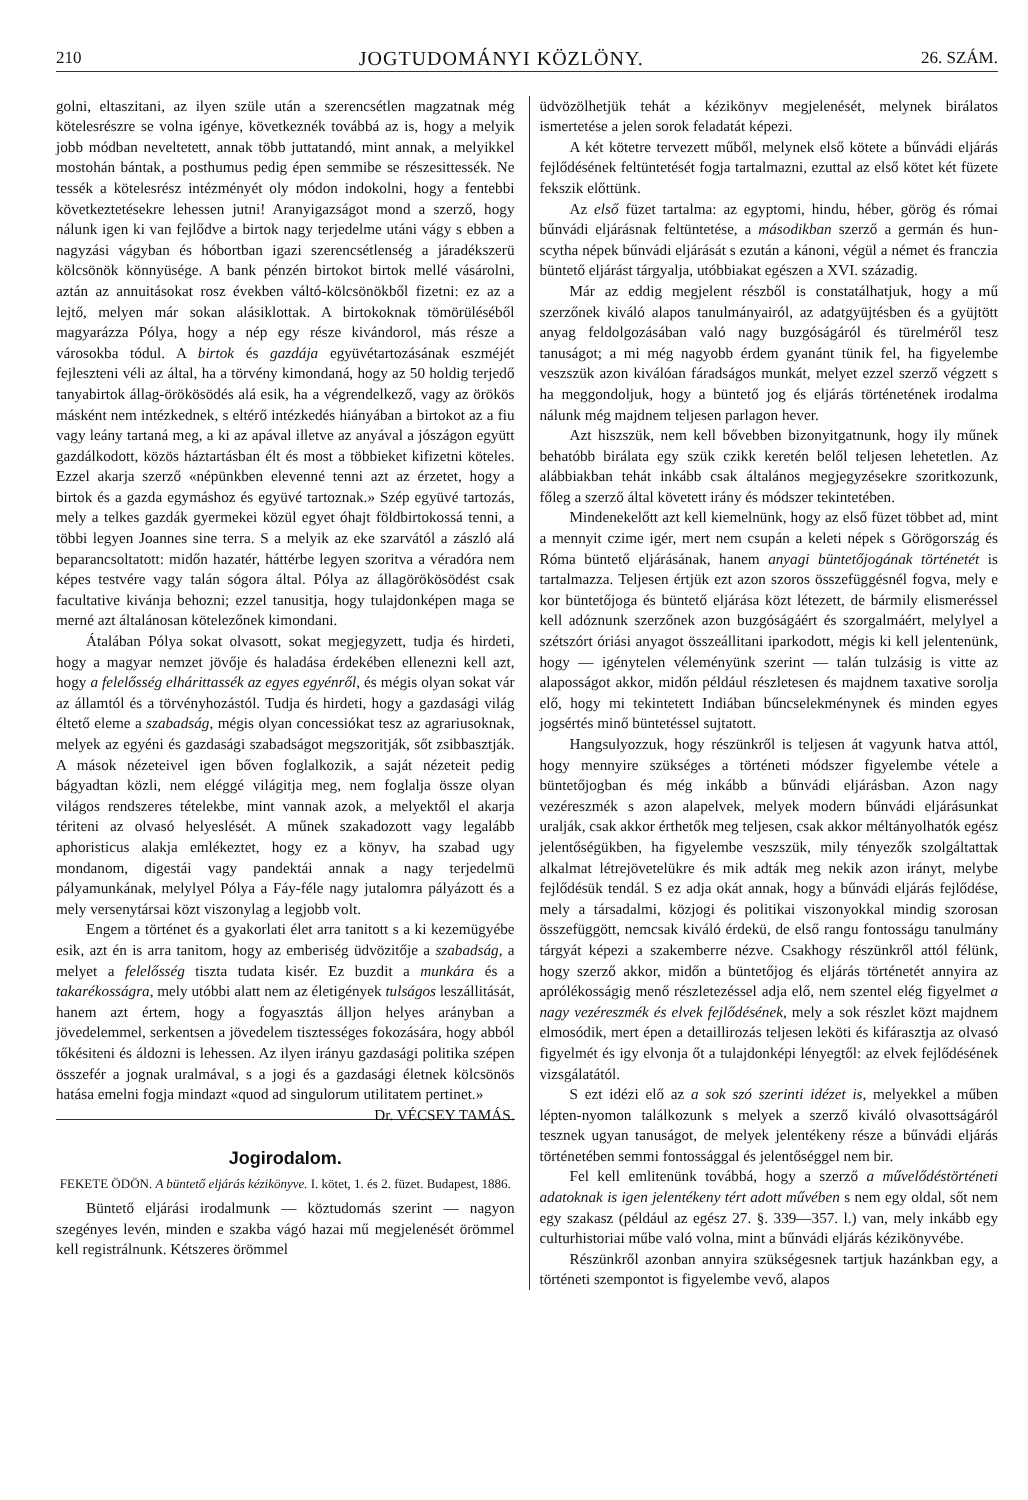210 JOGTUDOMÁNYI KÖZLÖNY. 26. SZÁM.
golni, eltaszitani, az ilyen szüle után a szerencsétlen magzatnak még kötelesrészre se volna igénye, következnék továbbá az is, hogy a melyik jobb módban neveltetett, annak több juttatandó, mint annak, a melyikkel mostohán bántak, a posthumus pedig épen semmibe se részesittessék. Ne tessék a kötelesrész intézményét oly módon indokolni, hogy a fentebbi következtetésekre lehessen jutni! Aranyigazságot mond a szerző, hogy nálunk igen ki van fejlődve a birtok nagy terjedelme utáni vágy s ebben a nagyzási vágyban és hóbortban igazi szerencsétlenség a járadékszerü kölcsönök könnyüsége. A bank pénzén birtokot birtok mellé vásárolni, aztán az annuitásokat rosz években váltó-kölcsönökből fizetni: ez az a lejtő, melyen már sokan alásiklottak. A birtokoknak tömörüléséből magyarázza Pólya, hogy a nép egy része kivándorol, más része a városokba tódul. A birtok és gazdája együvétartozásának eszméjét fejleszteni véli az által, ha a törvény kimondaná, hogy az 50 holdig terjedő tanyabirtok állag-örökösödés alá esik, ha a végrendelkező, vagy az örökös másként nem intézkednek, s eltérő intézkedés hiányában a birtokot az a fiu vagy leány tartaná meg, a ki az apával illetve az anyával a jószágon együtt gazdálkodott, közös háztartásban élt és most a többieket kifizetni köteles. Ezzel akarja szerző «népünkben elevenné tenni azt az érzetet, hogy a birtok és a gazda egymáshoz és együvé tartoznak.» Szép együvé tartozás, mely a telkes gazdák gyermekei közül egyet óhajt földbirtokossá tenni, a többi legyen Joannes sine terra. S a melyik az eke szarvától a zászló alá beparancsoltatott: midőn hazatér, háttérbe legyen szoritva a véradóra nem képes testvére vagy talán sógora által. Pólya az állagörökösödést csak facultative kivánja behozni; ezzel tanusitja, hogy tulajdonképen maga se merné azt általánosan kötelezőnek kimondani.
Átalában Pólya sokat olvasott, sokat megjegyzett, tudja és hirdeti, hogy a magyar nemzet jövője és haladása érdekében ellenezni kell azt, hogy a felelősség elhárittassék az egyes egyénről, és mégis olyan sokat vár az államtól és a törvényhozástól. Tudja és hirdeti, hogy a gazdasági világ éltető eleme a szabadság, mégis olyan concessiókat tesz az agrariusoknak, melyek az egyéni és gazdasági szabadságot megszoritják, sőt zsibbasztják. A mások nézeteivel igen bőven foglalkozik, a saját nézeteit pedig bágyadtan közli, nem eléggé világitja meg, nem foglalja össze olyan világos rendszeres tételekbe, mint vannak azok, a melyektől el akarja tériteni az olvasó helyeslését. A műnek szakadozott vagy legalább aphoristicus alakja emlékeztet, hogy ez a könyv, ha szabad ugy mondanom, digestái vagy pandektái annak a nagy terjedelmü pályamunkának, melylyel Pólya a Fáy-féle nagy jutalomra pályázott és a mely versenytársai közt viszonylag a legjobb volt.
Engem a történet és a gyakorlati élet arra tanitott s a ki kezemügyébe esik, azt én is arra tanitom, hogy az emberiség üdvözitője a szabadság, a melyet a felelősség tiszta tudata kisér. Ez buzdit a munkára és a takarékosságra, mely utóbbi alatt nem az életigények tulságos leszállitását, hanem azt értem, hogy a fogyasztás álljon helyes arányban a jövedelemmel, serkentsen a jövedelem tisztességes fokozására, hogy abból tőkésiteni és áldozni is lehessen. Az ilyen irányu gazdasági politika szépen összefér a jognak uralmával, s a jogi és a gazdasági életnek kölcsönös hatása emelni fogja mindazt «quod ad singulorum utilitatem pertinet.» Dr. VÉCSEY TAMÁS.
Jogirodalom.
FEKETE ÖDÖN. A büntető eljárás kézikönyve. I. kötet, 1. és 2. füzet. Budapest, 1886.
Büntető eljárási irodalmunk — köztudomás szerint — nagyon szegényes levén, minden e szakba vágó hazai mű megjelenését örömmel kell registrálnunk. Kétszeres örömmel
üdvözölhetjük tehát a kézikönyv megjelenését, melynek birálatos ismertetése a jelen sorok feladatát képezi.
A két kötetre tervezett műből, melynek első kötete a bűnvádi eljárás fejlődésének feltüntetését fogja tartalmazni, ezuttal az első kötet két füzete fekszik előttünk.
Az első füzet tartalma: az egyptomi, hindu, héber, görög és római bűnvádi eljárásnak feltüntetése, a másodikban szerző a germán és hun-scytha népek bűnvádi eljárását s ezután a kánoni, végül a német és franczia büntető eljárást tárgyalja, utóbbiakat egészen a XVI. századig.
Már az eddig megjelent részből is constatálhatjuk, hogy a mű szerzőnek kiváló alapos tanulmányairól, az adatgyüjtésben és a gyüjtött anyag feldolgozásában való nagy buzgóságáról és türelméről tesz tanuságot; a mi még nagyobb érdem gyanánt tünik fel, ha figyelembe veszszük azon kiválóan fáradságos munkát, melyet ezzel szerző végzett s ha meggondoljuk, hogy a büntető jog és eljárás történetének irodalma nálunk még majdnem teljesen parlagon hever.
Azt hiszszük, nem kell bővebben bizonyitgatnunk, hogy ily műnek behatóbb birálata egy szük czikk keretén belől teljesen lehetetlen. Az alábbiakban tehát inkább csak általános megjegyzésekre szoritkozunk, főleg a szerző által követett irány és módszer tekintetében.
Mindenekelőtt azt kell kiemelnünk, hogy az első füzet többet ad, mint a mennyit czime igér, mert nem csupán a keleti népek s Görögország és Róma büntető eljárásának, hanem anyagi büntetőjogának történetét is tartalmazza. Teljesen értjük ezt azon szoros összefüggésnél fogva, mely e kor büntetőjoga és büntető eljárása közt létezett, de bármily elismeréssel kell adóznunk szerzőnek azon buzgóságáért és szorgalmáért, melylyel a szétszórt óriási anyagot összeállitani iparkodott, mégis ki kell jelentenünk, hogy — igénytelen véleményünk szerint — talán tulzásig is vitte az alaposságot akkor, midőn például részletesen és majdnem taxative sorolja elő, hogy mi tekintetett Indiában bűncselekménynek és minden egyes jogsértés minő büntetéssel sujtatott.
Hangsulyozzuk, hogy részünkről is teljesen át vagyunk hatva attól, hogy mennyire szükséges a történeti módszer figyelembe vétele a büntetőjogban és még inkább a bűnvádi eljárásban. Azon nagy vezéreszmék s azon alapelvek, melyek modern bűnvádi eljárásunkat uralják, csak akkor érthetők meg teljesen, csak akkor méltányolhatók egész jelentőségükben, ha figyelembe veszszük, mily tényezők szolgáltattak alkalmat létrejövetelükre és mik adták meg nekik azon irányt, melybe fejlődésük tendál. S ez adja okát annak, hogy a bűnvádi eljárás fejlődése, mely a társadalmi, közjogi és politikai viszonyokkal mindig szorosan összefüggött, nemcsak kiváló érdekü, de első rangu fontosságu tanulmány tárgyát képezi a szakemberre nézve. Csakhogy részünkről attól félünk, hogy szerző akkor, midőn a büntetőjog és eljárás történetét annyira az aprólékosságig menő részletezéssel adja elő, nem szentel elég figyelmet a nagy vezéreszmék és elvek fejlődésének, mely a sok részlet közt majdnem elmosódik, mert épen a detaillirozás teljesen leköti és kifárasztja az olvasó figyelmét és igy elvonja őt a tulajdonképi lényegtől: az elvek fejlődésének vizsgálatától.
S ezt idézi elő az a sok szó szerinti idézet is, melyekkel a műben lépten-nyomon találkozunk s melyek a szerző kiváló olvasottságáról tesznek ugyan tanuságot, de melyek jelentékeny része a bűnvádi eljárás történetében semmi fontossággal és jelentőséggel nem bir.
Fel kell emlitenünk továbbá, hogy a szerző a művelődéstörténeti adatoknak is igen jelentékeny tért adott művében s nem egy oldal, sőt nem egy szakasz (például az egész 27. §. 339—357. l.) van, mely inkább egy culturhistoriai műbe való volna, mint a bűnvádi eljárás kézikönyvébe.
Részünkről azonban annyira szükségesnek tartjuk hazánkban egy, a történeti szempontot is figyelembe vevő, alapos